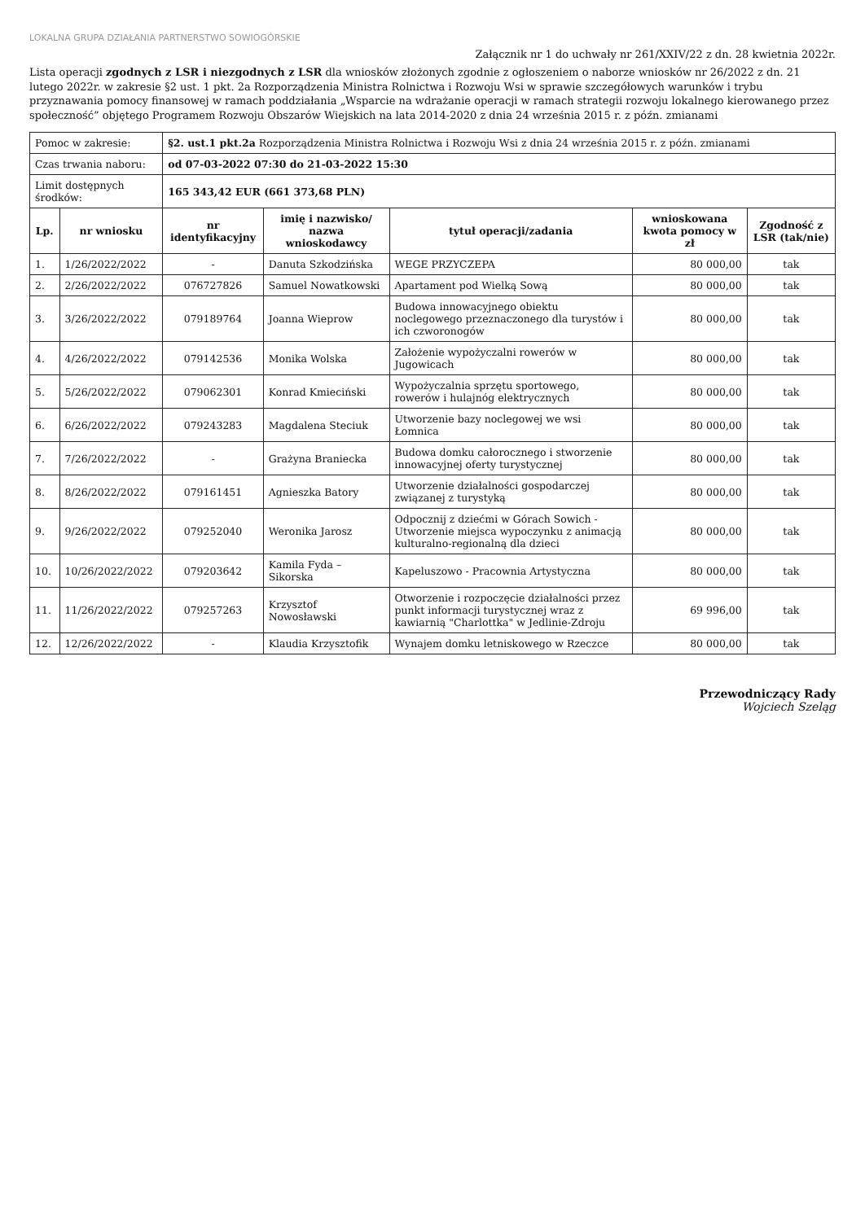LOKALNA GRUPA DZIAŁANIA PARTNERSTWO SOWIOGÓRSKIE
Załącznik nr 1 do uchwały nr 261/XXIV/22 z dn. 28 kwietnia 2022r.
Lista operacji zgodnych z LSR i niezgodnych z LSR dla wniosków złożonych zgodnie z ogłoszeniem o naborze wniosków nr 26/2022 z dn. 21 lutego 2022r. w zakresie §2 ust. 1 pkt. 2a Rozporządzenia Ministra Rolnictwa i Rozwoju Wsi w sprawie szczegółowych warunków i trybu przyznawania pomocy finansowej w ramach poddziałania „Wsparcie na wdrażanie operacji w ramach strategii rozwoju lokalnego kierowanego przez społeczność” objętego Programem Rozwoju Obszarów Wiejskich na lata 2014-2020 z dnia 24 września 2015 r. z późn. zmianami
| Pomoc w zakresie: | | §2. ust.1 pkt.2a Rozporządzenia Ministra Rolnictwa i Rozwoju Wsi z dnia 24 września 2015 r. z późn. zmianami | | | | |
| Czas trwania naboru: | | od 07-03-2022 07:30 do 21-03-2022 15:30 | | | | |
| Limit dostępnych środków: | | 165 343,42 EUR (661 373,68 PLN) | | | | |
| Lp. | nr wniosku | nr identyfikacyjny | imię i nazwisko/ nazwa wnioskodawcy | tytuł operacji/zadania | wnioskowana kwota pomocy w zł | Zgodność z LSR (tak/nie) |
| 1. | 1/26/2022/2022 | - | Danuta Szkodzińska | WEGE PRZYCZEPA | 80 000,00 | tak |
| 2. | 2/26/2022/2022 | 076727826 | Samuel Nowatkowski | Apartament pod Wielką Sową | 80 000,00 | tak |
| 3. | 3/26/2022/2022 | 079189764 | Joanna Wieprow | Budowa innowacyjnego obiektu noclegowego przeznaczonego dla turystów i ich czworonogów | 80 000,00 | tak |
| 4. | 4/26/2022/2022 | 079142536 | Monika Wolska | Założenie wypożyczalni rowerów w Jugowicach | 80 000,00 | tak |
| 5. | 5/26/2022/2022 | 079062301 | Konrad Kmieciński | Wypożyczalnia sprzętu sportowego, rowerów i hulajnóg elektrycznych | 80 000,00 | tak |
| 6. | 6/26/2022/2022 | 079243283 | Magdalena Steciuk | Utworzenie bazy noclegowej we wsi Łomnica | 80 000,00 | tak |
| 7. | 7/26/2022/2022 | - | Grażyna Braniecka | Budowa domku całorocznego i stworzenie innowacyjnej oferty turystycznej | 80 000,00 | tak |
| 8. | 8/26/2022/2022 | 079161451 | Agnieszka Batory | Utworzenie działalności gospodarczej związanej z turystyką | 80 000,00 | tak |
| 9. | 9/26/2022/2022 | 079252040 | Weronika Jarosz | Odpocznij z dziećmi w Górach Sowich - Utworzenie miejsca wypoczynku z animacją kulturalno-regionalną dla dzieci | 80 000,00 | tak |
| 10. | 10/26/2022/2022 | 079203642 | Kamila Fyda – Sikorska | Kapeluszowo - Pracownia Artystyczna | 80 000,00 | tak |
| 11. | 11/26/2022/2022 | 079257263 | Krzysztof Nowosławski | Otworzenie i rozpoczęcie działalności przez punkt informacji turystycznej wraz z kawiarnią "Charlottka" w Jedlinie-Zdroju | 69 996,00 | tak |
| 12. | 12/26/2022/2022 | - | Klaudia Krzysztofik | Wynajem domku letniskowego w Rzeczce | 80 000,00 | tak |
Przewodniczący Rady
Wojciech Szeląg